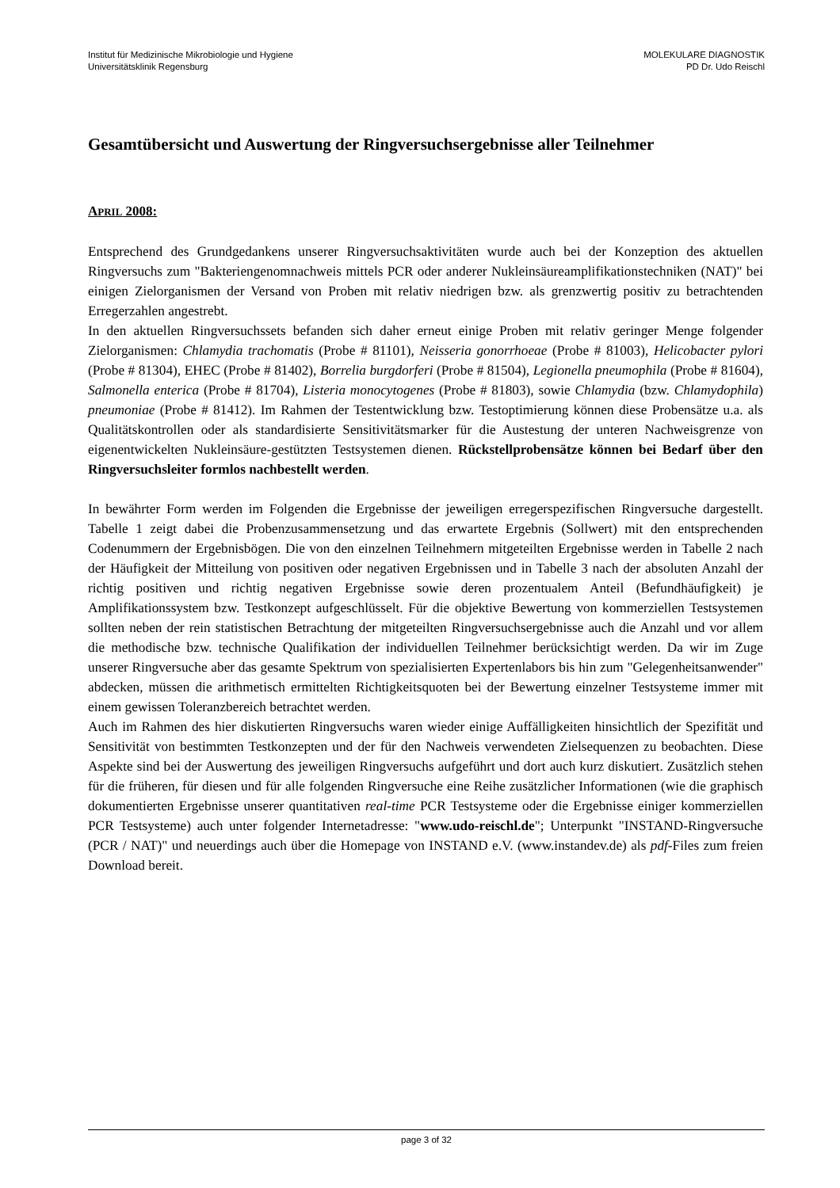Institut für Medizinische Mikrobiologie und Hygiene
Universitätsklinik Regensburg
MOLEKULARE DIAGNOSTIK
PD Dr. Udo Reischl
Gesamtübersicht und Auswertung der Ringversuchsergebnisse aller Teilnehmer
APRIL 2008:
Entsprechend des Grundgedankens unserer Ringversuchsaktivitäten wurde auch bei der Konzeption des aktuellen Ringversuchs zum "Bakteriengenomnachweis mittels PCR oder anderer Nukleinsäureamplifikationstechniken (NAT)" bei einigen Zielorganismen der Versand von Proben mit relativ niedrigen bzw. als grenzwertig positiv zu betrachtenden Erregerzahlen angestrebt.
In den aktuellen Ringversuchssets befanden sich daher erneut einige Proben mit relativ geringer Menge folgender Zielorganismen: Chlamydia trachomatis (Probe # 81101), Neisseria gonorrhoeae (Probe # 81003), Helicobacter pylori (Probe # 81304), EHEC (Probe # 81402), Borrelia burgdorferi (Probe # 81504), Legionella pneumophila (Probe # 81604), Salmonella enterica (Probe # 81704), Listeria monocytogenes (Probe # 81803), sowie Chlamydia (bzw. Chlamydophila) pneumoniae (Probe # 81412). Im Rahmen der Testentwicklung bzw. Testoptimierung können diese Probensätze u.a. als Qualitätskontrollen oder als standardisierte Sensitivitätsmarker für die Austestung der unteren Nachweisgrenze von eigenentwickelten Nukleinsäure-gestützten Testsystemen dienen. Rückstellprobensätze können bei Bedarf über den Ringversuchsleiter formlos nachbestellt werden.
In bewährter Form werden im Folgenden die Ergebnisse der jeweiligen erregerspezifischen Ringversuche dargestellt. Tabelle 1 zeigt dabei die Probenzusammensetzung und das erwartete Ergebnis (Sollwert) mit den entsprechenden Codenummern der Ergebnisbögen. Die von den einzelnen Teilnehmern mitgeteilten Ergebnisse werden in Tabelle 2 nach der Häufigkeit der Mitteilung von positiven oder negativen Ergebnissen und in Tabelle 3 nach der absoluten Anzahl der richtig positiven und richtig negativen Ergebnisse sowie deren prozentualem Anteil (Befundhäufigkeit) je Amplifikationssystem bzw. Testkonzept aufgeschlüsselt. Für die objektive Bewertung von kommerziellen Testsystemen sollten neben der rein statistischen Betrachtung der mitgeteilten Ringversuchsergebnisse auch die Anzahl und vor allem die methodische bzw. technische Qualifikation der individuellen Teilnehmer berücksichtigt werden. Da wir im Zuge unserer Ringversuche aber das gesamte Spektrum von spezialisierten Expertenlabors bis hin zum "Gelegenheitsanwender" abdecken, müssen die arithmetisch ermittelten Richtigkeitsquoten bei der Bewertung einzelner Testsysteme immer mit einem gewissen Toleranzbereich betrachtet werden.
Auch im Rahmen des hier diskutierten Ringversuchs waren wieder einige Auffälligkeiten hinsichtlich der Spezifität und Sensitivität von bestimmten Testkonzepten und der für den Nachweis verwendeten Zielsequenzen zu beobachten. Diese Aspekte sind bei der Auswertung des jeweiligen Ringversuchs aufgeführt und dort auch kurz diskutiert. Zusätzlich stehen für die früheren, für diesen und für alle folgenden Ringversuche eine Reihe zusätzlicher Informationen (wie die graphisch dokumentierten Ergebnisse unserer quantitativen real-time PCR Testsysteme oder die Ergebnisse einiger kommerziellen PCR Testsysteme) auch unter folgender Internetadresse: "www.udo-reischl.de"; Unterpunkt "INSTAND-Ringversuche (PCR / NAT)" und neuerdings auch über die Homepage von INSTAND e.V. (www.instandev.de) als pdf-Files zum freien Download bereit.
page 3 of 32